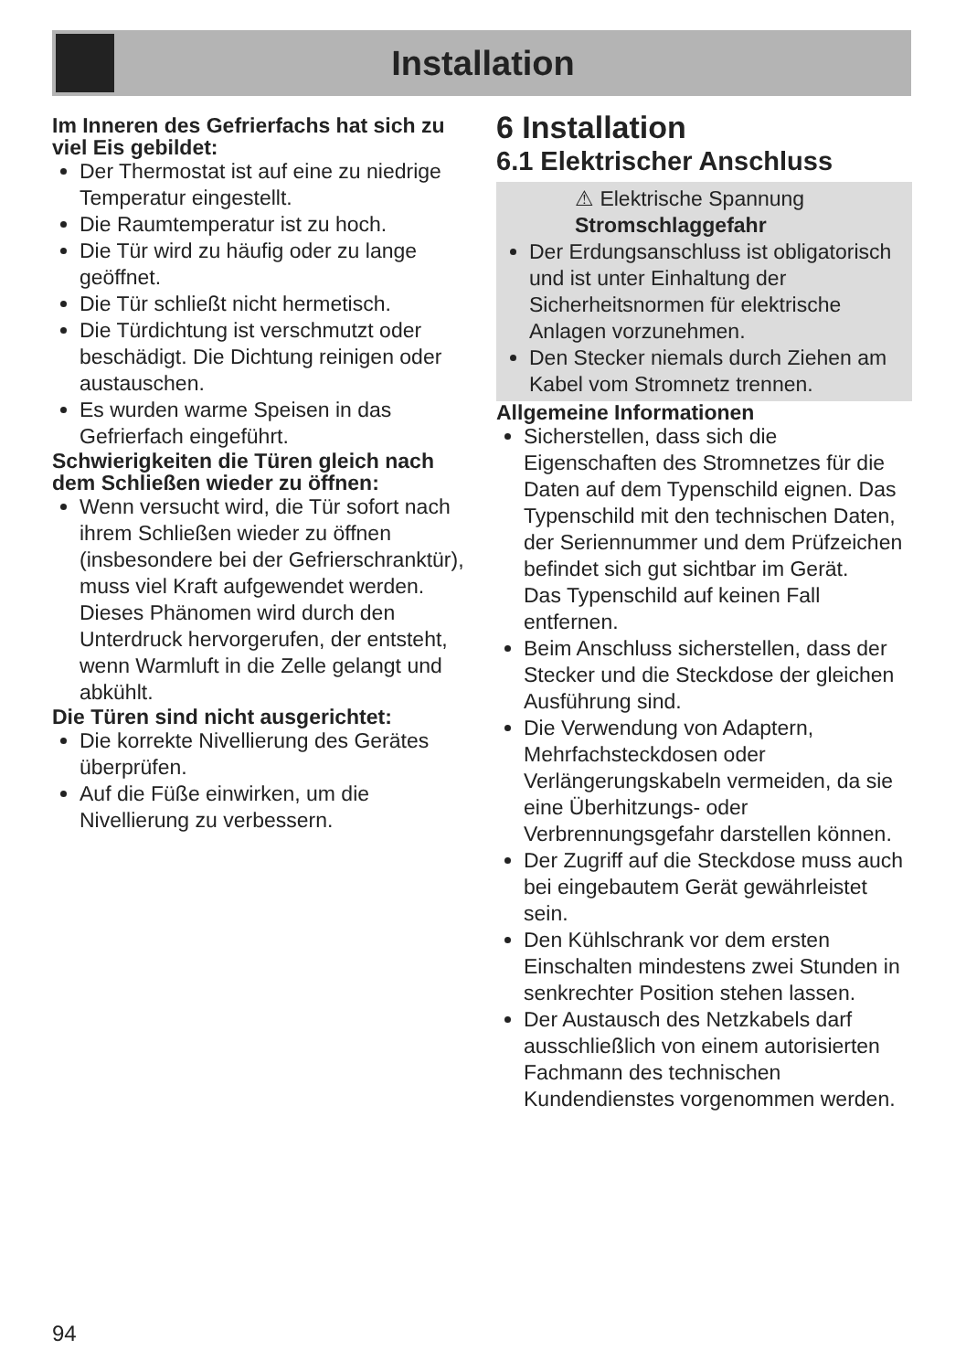Installation
Im Inneren des Gefrierfachs hat sich zu viel Eis gebildet:
Der Thermostat ist auf eine zu niedrige Temperatur eingestellt.
Die Raumtemperatur ist zu hoch.
Die Tür wird zu häufig oder zu lange geöffnet.
Die Tür schließt nicht hermetisch.
Die Türdichtung ist verschmutzt oder beschädigt. Die Dichtung reinigen oder austauschen.
Es wurden warme Speisen in das Gefrierfach eingeführt.
Schwierigkeiten die Türen gleich nach dem Schließen wieder zu öffnen:
Wenn versucht wird, die Tür sofort nach ihrem Schließen wieder zu öffnen (insbesondere bei der Gefrierschranktür), muss viel Kraft aufgewendet werden. Dieses Phänomen wird durch den Unterdruck hervorgerufen, der entsteht, wenn Warmluft in die Zelle gelangt und abkühlt.
Die Türen sind nicht ausgerichtet:
Die korrekte Nivellierung des Gerätes überprüfen.
Auf die Füße einwirken, um die Nivellierung zu verbessern.
6 Installation
6.1 Elektrischer Anschluss
⚠ Elektrische Spannung
Stromschlaggefahr
Der Erdungsanschluss ist obligatorisch und ist unter Einhaltung der Sicherheitsnormen für elektrische Anlagen vorzunehmen.
Den Stecker niemals durch Ziehen am Kabel vom Stromnetz trennen.
Allgemeine Informationen
Sicherstellen, dass sich die Eigenschaften des Stromnetzes für die Daten auf dem Typenschild eignen. Das Typenschild mit den technischen Daten, der Seriennummer und dem Prüfzeichen befindet sich gut sichtbar im Gerät.
Das Typenschild auf keinen Fall entfernen.
Beim Anschluss sicherstellen, dass der Stecker und die Steckdose der gleichen Ausführung sind.
Die Verwendung von Adaptern, Mehrfachsteckdosen oder Verlängerungskabeln vermeiden, da sie eine Überhitzungs- oder Verbrennungsgefahr darstellen können.
Der Zugriff auf die Steckdose muss auch bei eingebautem Gerät gewährleistet sein.
Den Kühlschrank vor dem ersten Einschalten mindestens zwei Stunden in senkrechter Position stehen lassen.
Der Austausch des Netzkabels darf ausschließlich von einem autorisierten Fachmann des technischen Kundendienstes vorgenommen werden.
94